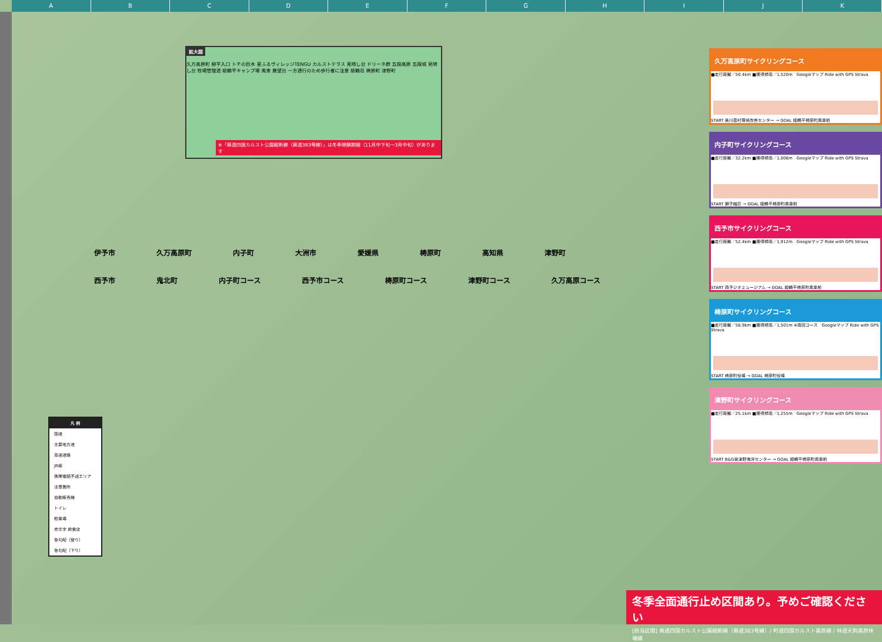A B C D E F G H I J K
拡大図
久万高原町 柳平入口 トチの巨木 星ふるヴィレッジTENGU カルストテラス 見晴し台 ドリーネ群 五段高原 五段城 見晴し台 牧場管理道 姫鶴平キャンプ場 風車 展望台 一方通行のため歩行者に注意 姫鶴荘 梼原町 津野町
※「県道四国カルスト公園縦断線（県道383号線）」は冬季閉鎖期間（11月中下旬～3月中旬）があります
伊予市 久万高原町 内子町 大洲市 愛媛県 梼原町 高知県 津野町 西予市 鬼北町 内子町コース 西予市コース 梼原町コース 津野町コース 久万高原コース
凡 例
国道
主要地方道
高速道路
JR線
携帯電話不通エリア
注意箇所
自動販売機
トイレ
駐車場
赤文字 飲食店
急勾配（登り）
急勾配（下り）
久万高原町サイクリングコース
■走行距離／50.4km ■獲得標高／1,520m　Googleマップ Ride with GPS Strava
START 美川農村環境改善センター → GOAL 姫鶴平梼原町風車前
内子町サイクリングコース
■走行距離／32.2km ■獲得標高／1,006m　Googleマップ Ride with GPS Strava
START 獅子越荘 → GOAL 姫鶴平梼原町風車前
西予市サイクリングコース
■走行距離／52.4km ■獲得標高／1,912m　Googleマップ Ride with GPS Strava
START 西予ジオミュージアム → GOAL 姫鶴平梼原町風車前
梼原町サイクリングコース
■走行距離／58.9km ■獲得標高／1,501m ※周回コース　Googleマップ Ride with GPS Strava
START 梼原町役場 → GOAL 梼原町役場
津野町サイクリングコース
■走行距離／25.1km ■獲得標高／1,255m　Googleマップ Ride with GPS Strava
START B&G東津野海洋センター → GOAL 姫鶴平梼原町風車前
冬季全面通行止め区間あり。予めご確認ください
[該当区間] 県道四国カルスト公園縦断線（県道383号線）/ 町道四国カルスト高原線 / 林道天狗高原休場線